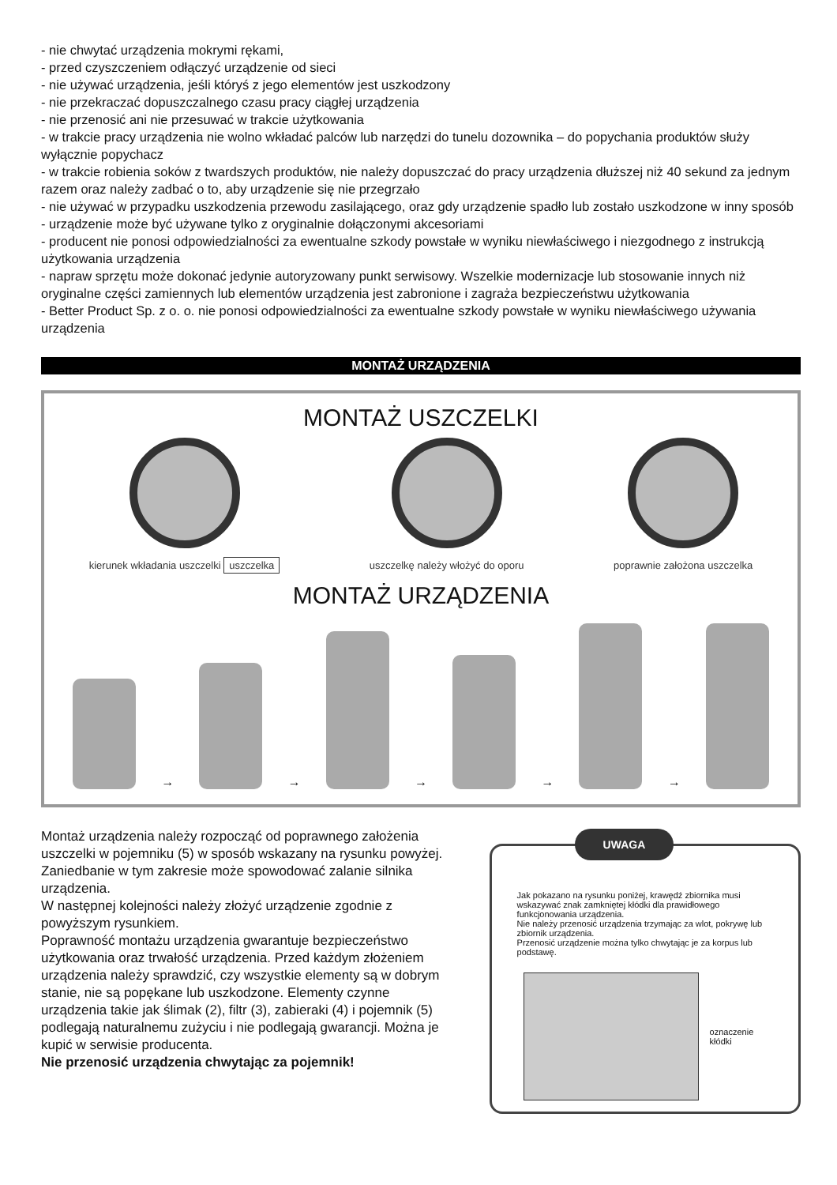- nie chwytać urządzenia mokrymi rękami,
- przed czyszczeniem odłączyć urządzenie od sieci
- nie używać urządzenia, jeśli któryś z jego elementów jest uszkodzony
- nie przekraczać dopuszczalnego czasu pracy ciągłej urządzenia
- nie przenosić ani nie przesuwać w trakcie użytkowania
- w trakcie pracy urządzenia nie wolno wkładać palców lub narzędzi do tunelu dozownika – do popychania produktów służy wyłącznie popychacz
- w trakcie robienia soków z twardszych produktów, nie należy dopuszczać do pracy urządzenia dłuższej niż 40 sekund za jednym razem oraz należy zadbać o to, aby urządzenie się nie przegrzało
- nie używać w przypadku uszkodzenia przewodu zasilającego, oraz gdy urządzenie spadło lub zostało uszkodzone w inny sposób
- urządzenie może być używane tylko z oryginalnie dołączonymi akcesoriami
- producent nie ponosi odpowiedzialności za ewentualne szkody powstałe w wyniku niewłaściwego i niezgodnego z instrukcją użytkowania urządzenia
- napraw sprzętu może dokonać jedynie autoryzowany punkt serwisowy. Wszelkie modernizacje lub stosowanie innych niż oryginalne części zamiennych lub elementów urządzenia jest zabronione i zagraża bezpieczeństwu użytkowania
- Better Product Sp. z o. o. nie ponosi odpowiedzialności za ewentualne szkody powstałe w wyniku niewłaściwego używania urządzenia
MONTAŻ URZĄDZENIA
MONTAŻ USZCZELKI
kierunek wkładania uszczelki uszczelka
uszczelkę należy włożyć do oporu
poprawnie założona uszczelka
MONTAŻ URZĄDZENIA
→
→
→
→
→
Montaż urządzenia należy rozpocząć od poprawnego założenia uszczelki w pojemniku (5) w sposób wskazany na rysunku powyżej. Zaniedbanie w tym zakresie może spowodować zalanie silnika urządzenia.
W następnej kolejności należy złożyć urządzenie zgodnie z powyższym rysunkiem.
Poprawność montażu urządzenia gwarantuje bezpieczeństwo użytkowania oraz trwałość urządzenia. Przed każdym złożeniem urządzenia należy sprawdzić, czy wszystkie elementy są w dobrym stanie, nie są popękane lub uszkodzone. Elementy czynne urządzenia takie jak ślimak (2), filtr (3), zabieraki (4) i pojemnik (5) podlegają naturalnemu zużyciu i nie podlegają gwarancji. Można je kupić w serwisie producenta.
Nie przenosić urządzenia chwytając za pojemnik!
UWAGA
Jak pokazano na rysunku poniżej, krawędź zbiornika musi wskazywać znak zamkniętej kłódki dla prawidłowego funkcjonowania urządzenia.
Nie należy przenosić urządzenia trzymając za wlot, pokrywę lub zbiornik urządzenia.
Przenosić urządzenie można tylko chwytając je za korpus lub podstawę.
oznaczenie
kłódki